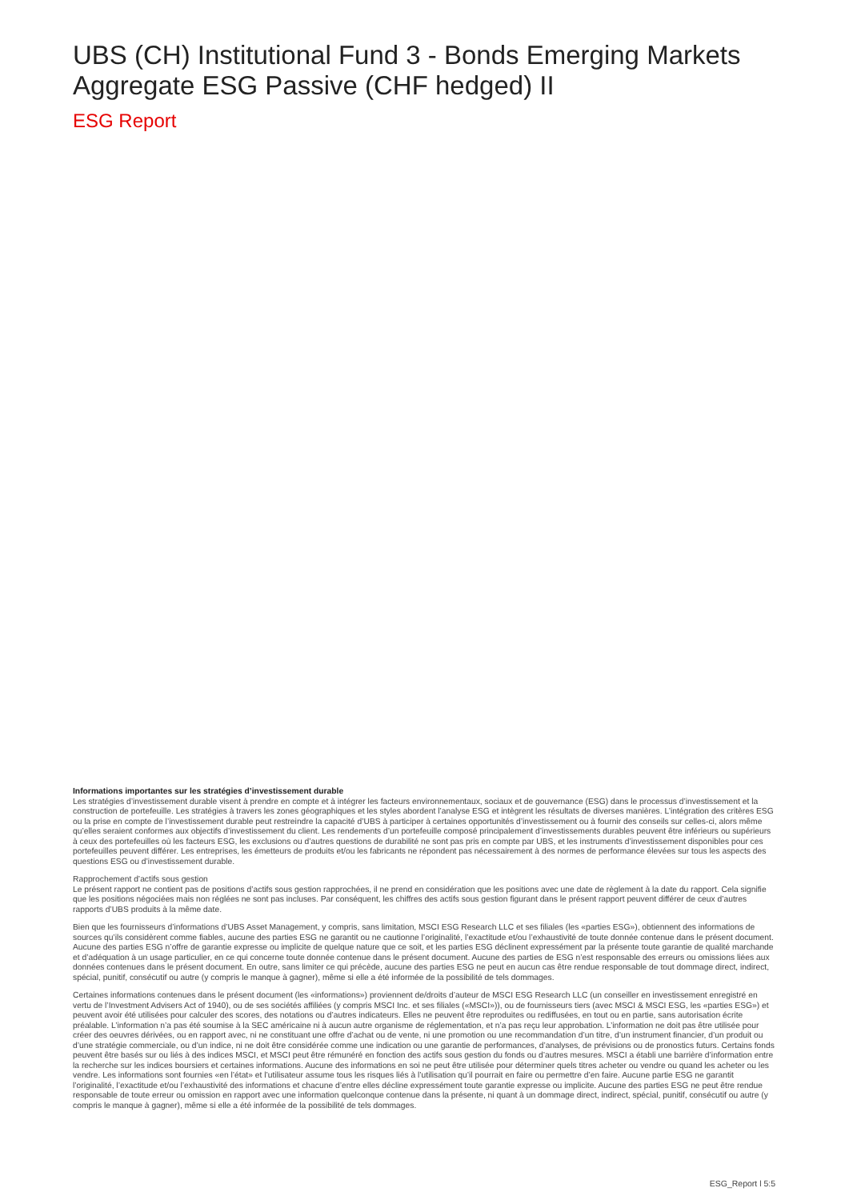UBS (CH) Institutional Fund 3 - Bonds Emerging Markets Aggregate ESG Passive (CHF hedged) II
ESG Report
Informations importantes sur les stratégies d’investissement durable
Les stratégies d’investissement durable visent à prendre en compte et à intégrer les facteurs environnementaux, sociaux et de gouvernance (ESG) dans le processus d’investissement et la construction de portefeuille. Les stratégies à travers les zones géographiques et les styles abordent l’analyse ESG et intègrent les résultats de diverses manières. L’intégration des critères ESG ou la prise en compte de l’investissement durable peut restreindre la capacité d’UBS à participer à certaines opportunités d’investissement ou à fournir des conseils sur celles-ci, alors même qu’elles seraient conformes aux objectifs d’investissement du client. Les rendements d’un portefeuille composé principalement d’investissements durables peuvent être inférieurs ou supérieurs à ceux des portefeuilles où les facteurs ESG, les exclusions ou d’autres questions de durabilité ne sont pas pris en compte par UBS, et les instruments d’investissement disponibles pour ces portefeuilles peuvent différer. Les entreprises, les émetteurs de produits et/ou les fabricants ne répondent pas nécessairement à des normes de performance élevées sur tous les aspects des questions ESG ou d’investissement durable.
Rapprochement d’actifs sous gestion
Le présent rapport ne contient pas de positions d’actifs sous gestion rapprochées, il ne prend en considération que les positions avec une date de règlement à la date du rapport. Cela signifie que les positions négociées mais non réglées ne sont pas incluses. Par conséquent, les chiffres des actifs sous gestion figurant dans le présent rapport peuvent différer de ceux d’autres rapports d’UBS produits à la même date.
Bien que les fournisseurs d’informations d’UBS Asset Management, y compris, sans limitation, MSCI ESG Research LLC et ses filiales (les «parties ESG»), obtiennent des informations de sources qu’ils considèrent comme fiables, aucune des parties ESG ne garantit ou ne cautionne l’originalité, l’exactitude et/ou l’exhaustivité de toute donnée contenue dans le présent document. Aucune des parties ESG n’offre de garantie expresse ou implicite de quelque nature que ce soit, et les parties ESG déclinent expressément par la présente toute garantie de qualité marchande et d’adéquation à un usage particulier, en ce qui concerne toute donnée contenue dans le présent document. Aucune des parties de ESG n’est responsable des erreurs ou omissions liées aux données contenues dans le présent document. En outre, sans limiter ce qui précède, aucune des parties ESG ne peut en aucun cas être rendue responsable de tout dommage direct, indirect, spécial, punitif, consécutif ou autre (y compris le manque à gagner), même si elle a été informée de la possibilité de tels dommages.
Certaines informations contenues dans le présent document (les «informations») proviennent de/droits d’auteur de MSCI ESG Research LLC (un conseiller en investissement enregistré en vertu de l’Investment Advisers Act of 1940), ou de ses sociétés affiliées (y compris MSCI Inc. et ses filiales («MSCI»)), ou de fournisseurs tiers (avec MSCI & MSCI ESG, les «parties ESG») et peuvent avoir été utilisées pour calculer des scores, des notations ou d’autres indicateurs. Elles ne peuvent être reproduites ou rediffusées, en tout ou en partie, sans autorisation écrite préalable. L’information n’a pas été soumise à la SEC américaine ni à aucun autre organisme de réglementation, et n’a pas reçu leur approbation. L’information ne doit pas être utilisée pour créer des oeuvres dérivées, ou en rapport avec, ni ne constituant une offre d’achat ou de vente, ni une promotion ou une recommandation d’un titre, d’un instrument financier, d’un produit ou d’une stratégie commerciale, ou d’un indice, ni ne doit être considérée comme une indication ou une garantie de performances, d’analyses, de prévisions ou de pronostics futurs. Certains fonds peuvent être basés sur ou liés à des indices MSCI, et MSCI peut être rémunéré en fonction des actifs sous gestion du fonds ou d’autres mesures. MSCI a établi une barrière d’information entre la recherche sur les indices boursiers et certaines informations. Aucune des informations en soi ne peut être utilisée pour déterminer quels titres acheter ou vendre ou quand les acheter ou les vendre. Les informations sont fournies «en l’état» et l’utilisateur assume tous les risques liés à l’utilisation qu’il pourrait en faire ou permettre d’en faire. Aucune partie ESG ne garantit l’originalité, l’exactitude et/ou l’exhaustivité des informations et chacune d’entre elles décline expressément toute garantie expresse ou implicite. Aucune des parties ESG ne peut être rendue responsable de toute erreur ou omission en rapport avec une information quelconque contenue dans la présente, ni quant à un dommage direct, indirect, spécial, punitif, consécutif ou autre (y compris le manque à gagner), même si elle a été informée de la possibilité de tels dommages.
ESG_Report l 5:5